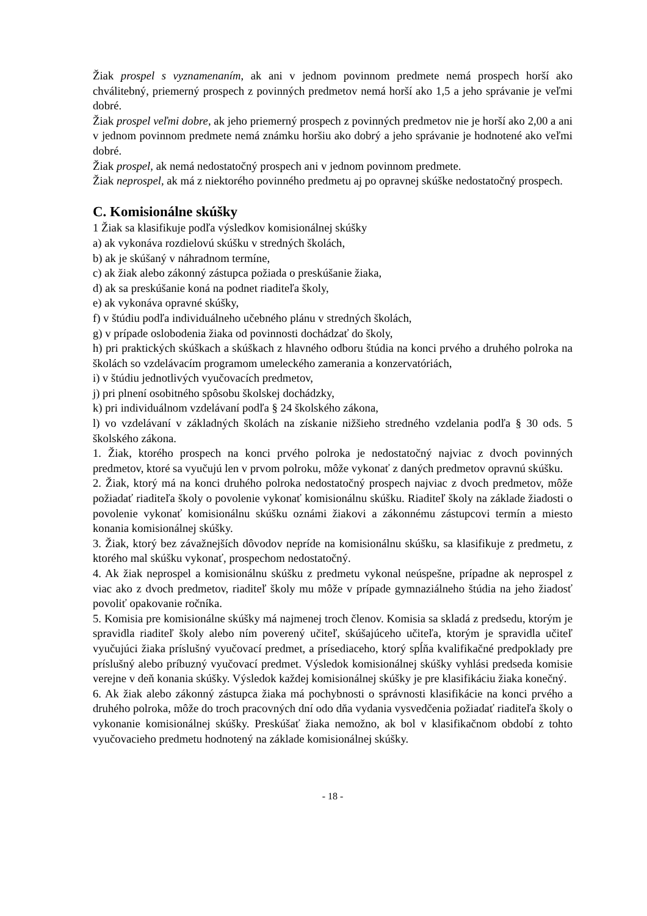Žiak prospel s vyznamenaním, ak ani v jednom povinnom predmete nemá prospech horší ako chválitebný, priemerný prospech z povinných predmetov nemá horší ako 1,5 a jeho správanie je veľmi dobré.
Žiak prospel veľmi dobre, ak jeho priemerný prospech z povinných predmetov nie je horší ako 2,00 a ani v jednom povinnom predmete nemá známku horšiu ako dobrý a jeho správanie je hodnotené ako veľmi dobré.
Žiak prospel, ak nemá nedostatočný prospech ani v jednom povinnom predmete.
Žiak neprospel, ak má z niektorého povinného predmetu aj po opravnej skúške nedostatočný prospech.
C. Komisionálne skúšky
1 Žiak sa klasifikuje podľa výsledkov komisionálnej skúšky
a) ak vykonáva rozdielovú skúšku v stredných školách,
b) ak je skúšaný v náhradnom termíne,
c) ak žiak alebo zákonný zástupca požiada o preskúšanie žiaka,
d) ak sa preskúšanie koná na podnet riaditeľa školy,
e) ak vykonáva opravné skúšky,
f) v štúdiu podľa individuálneho učebného plánu v stredných školách,
g) v prípade oslobodenia žiaka od povinnosti dochádzať do školy,
h) pri praktických skúškach a skúškach z hlavného odboru štúdia na konci prvého a druhého polroka na školách so vzdelávacím programom umeleckého zamerania a konzervatóriách,
i) v štúdiu jednotlivých vyučovacích predmetov,
j) pri plnení osobitného spôsobu školskej dochádzky,
k) pri individuálnom vzdelávaní podľa § 24 školského zákona,
l) vo vzdelávaní v základných školách na získanie nižšieho stredného vzdelania podľa § 30 ods. 5 školského zákona.
1. Žiak, ktorého prospech na konci prvého polroka je nedostatočný najviac z dvoch povinných predmetov, ktoré sa vyučujú len v prvom polroku, môže vykonať z daných predmetov opravnú skúšku.
2. Žiak, ktorý má na konci druhého polroka nedostatočný prospech najviac z dvoch predmetov, môže požiadať riaditeľa školy o povolenie vykonať komisionálnu skúšku. Riaditeľ školy na základe žiadosti o povolenie vykonať komisionálnu skúšku oznámi žiakovi a zákonnému zástupcovi termín a miesto konania komisionálnej skúšky.
3. Žiak, ktorý bez závažnejších dôvodov nepríde na komisionálnu skúšku, sa klasifikuje z predmetu, z ktorého mal skúšku vykonať, prospechom nedostatočný.
4. Ak žiak neprospel a komisionálnu skúšku z predmetu vykonal neúspešne, prípadne ak neprospel z viac ako z dvoch predmetov, riaditeľ školy mu môže v prípade gymnaziálneho štúdia na jeho žiadosť povoliť opakovanie ročníka.
5. Komisia pre komisionálne skúšky má najmenej troch členov. Komisia sa skladá z predsedu, ktorým je spravidla riaditeľ školy alebo ním poverený učiteľ, skúšajúceho učiteľa, ktorým je spravidla učiteľ vyučujúci žiaka príslušný vyučovací predmet, a prísediaceho, ktorý spĺňa kvalifikačné predpoklady pre príslušný alebo príbuzný vyučovací predmet. Výsledok komisionálnej skúšky vyhlási predseda komisie verejne v deň konania skúšky. Výsledok každej komisionálnej skúšky je pre klasifikáciu žiaka konečný.
6. Ak žiak alebo zákonný zástupca žiaka má pochybnosti o správnosti klasifikácie na konci prvého a druhého polroka, môže do troch pracovných dní odo dňa vydania vysvedčenia požiadať riaditeľa školy o vykonanie komisionálnej skúšky. Preskúšať žiaka nemožno, ak bol v klasifikačnom období z tohto vyučovacieho predmetu hodnotený na základe komisionálnej skúšky.
- 18 -